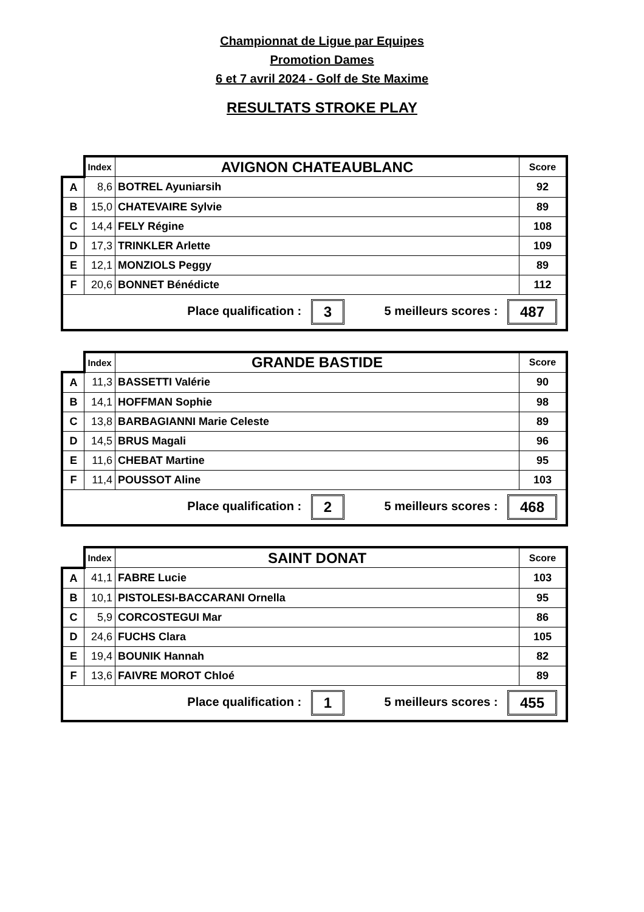Championnat de Ligue par Equipes
Promotion Dames
6 et 7 avril 2024 - Golf de Ste Maxime
RESULTATS STROKE PLAY
| | Index | AVIGNON CHATEAUBLANC | Score |
| A | 8,6 | BOTREL Ayuniarsih | 92 |
| B | 15,0 | CHATEVAIRE Sylvie | 89 |
| C | 14,4 | FELY Régine | 108 |
| D | 17,3 | TRINKLER Arlette | 109 |
| E | 12,1 | MONZIOLS Peggy | 89 |
| F | 20,6 | BONNET Bénédicte | 112 |
| Place qualification : 3 5 meilleurs scores : 487 | | | |
| | Index | GRANDE BASTIDE | Score |
| A | 11,3 | BASSETTI Valérie | 90 |
| B | 14,1 | HOFFMAN Sophie | 98 |
| C | 13,8 | BARBAGIANNI Marie Celeste | 89 |
| D | 14,5 | BRUS Magali | 96 |
| E | 11,6 | CHEBAT Martine | 95 |
| F | 11,4 | POUSSOT Aline | 103 |
| Place qualification : 2 5 meilleurs scores : 468 | | | |
| | Index | SAINT DONAT | Score |
| A | 41,1 | FABRE Lucie | 103 |
| B | 10,1 | PISTOLESI-BACCARANI Ornella | 95 |
| C | 5,9 | CORCOSTEGUI Mar | 86 |
| D | 24,6 | FUCHS Clara | 105 |
| E | 19,4 | BOUNIK Hannah | 82 |
| F | 13,6 | FAIVRE MOROT Chloé | 89 |
| Place qualification : 1 5 meilleurs scores : 455 | | | |